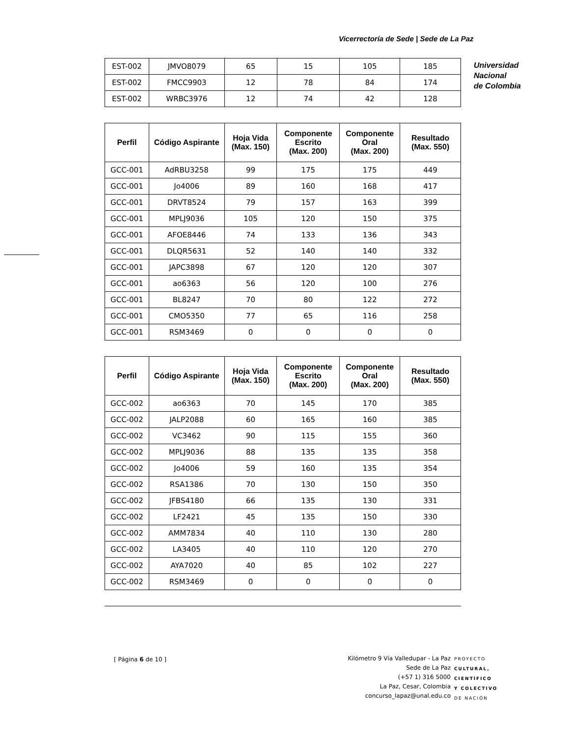Vicerrectoría de Sede | Sede de La Paz
Universidad
Nacional
de Colombia
| EST-002 | JMVO8079 | 65 | 15 | 105 | 185 |
| EST-002 | FMCC9903 | 12 | 78 | 84 | 174 |
| EST-002 | WRBC3976 | 12 | 74 | 42 | 128 |
| Perfil | Código Aspirante | Hoja Vida (Max. 150) | Componente Escrito (Max. 200) | Componente Oral (Max. 200) | Resultado (Max. 550) |
| --- | --- | --- | --- | --- | --- |
| GCC-001 | AdRBU3258 | 99 | 175 | 175 | 449 |
| GCC-001 | Jo4006 | 89 | 160 | 168 | 417 |
| GCC-001 | DRVT8524 | 79 | 157 | 163 | 399 |
| GCC-001 | MPLJ9036 | 105 | 120 | 150 | 375 |
| GCC-001 | AFOE8446 | 74 | 133 | 136 | 343 |
| GCC-001 | DLQR5631 | 52 | 140 | 140 | 332 |
| GCC-001 | JAPC3898 | 67 | 120 | 120 | 307 |
| GCC-001 | ao6363 | 56 | 120 | 100 | 276 |
| GCC-001 | BL8247 | 70 | 80 | 122 | 272 |
| GCC-001 | CMO5350 | 77 | 65 | 116 | 258 |
| GCC-001 | RSM3469 | 0 | 0 | 0 | 0 |
| Perfil | Código Aspirante | Hoja Vida (Max. 150) | Componente Escrito (Max. 200) | Componente Oral (Max. 200) | Resultado (Max. 550) |
| --- | --- | --- | --- | --- | --- |
| GCC-002 | ao6363 | 70 | 145 | 170 | 385 |
| GCC-002 | JALP2088 | 60 | 165 | 160 | 385 |
| GCC-002 | VC3462 | 90 | 115 | 155 | 360 |
| GCC-002 | MPLJ9036 | 88 | 135 | 135 | 358 |
| GCC-002 | Jo4006 | 59 | 160 | 135 | 354 |
| GCC-002 | RSA1386 | 70 | 130 | 150 | 350 |
| GCC-002 | JFBS4180 | 66 | 135 | 130 | 331 |
| GCC-002 | LF2421 | 45 | 135 | 150 | 330 |
| GCC-002 | AMM7834 | 40 | 110 | 130 | 280 |
| GCC-002 | LA3405 | 40 | 110 | 120 | 270 |
| GCC-002 | AYA7020 | 40 | 85 | 102 | 227 |
| GCC-002 | RSM3469 | 0 | 0 | 0 | 0 |
[ Página 6 de 10 ]
Kilómetro 9 Vía Valledupar - La Paz
Sede de La Paz
(+57 1) 316 5000
La Paz, Cesar, Colombia
concurso_lapaz@unal.edu.co
PROYECTO
CULTURAL,
CIENTÍFICO
Y COLECTIVO
DE NACIÓN